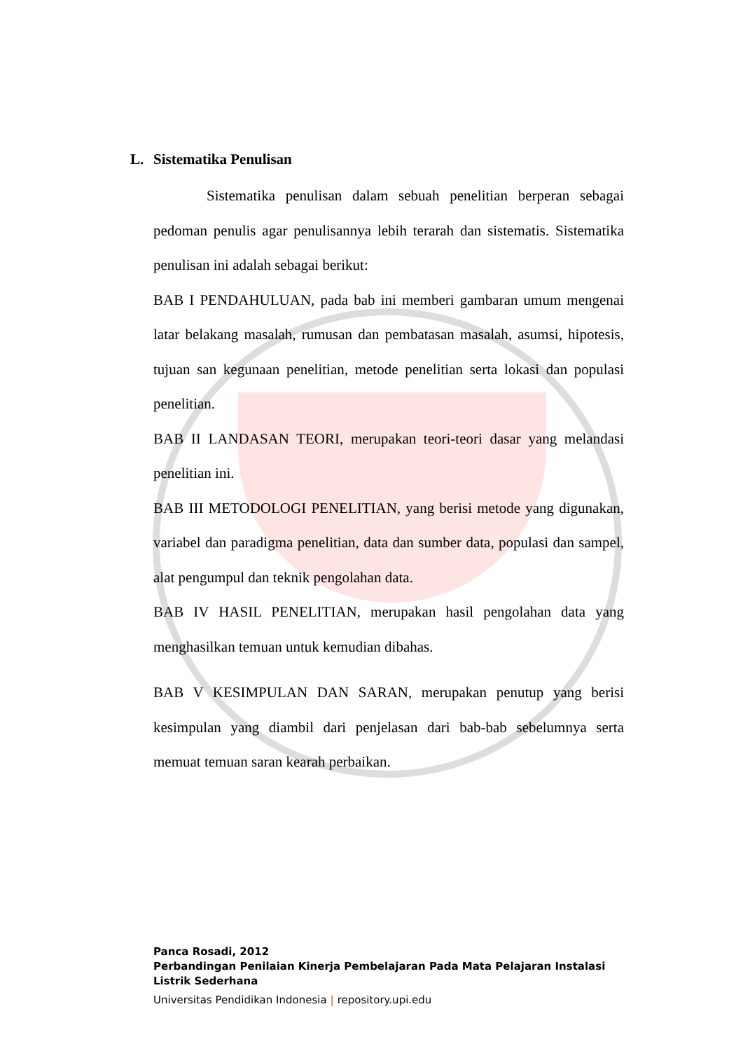L. Sistematika Penulisan
Sistematika penulisan dalam sebuah penelitian berperan sebagai pedoman penulis agar penulisannya lebih terarah dan sistematis. Sistematika penulisan ini adalah sebagai berikut:
BAB I PENDAHULUAN, pada bab ini memberi gambaran umum mengenai latar belakang masalah, rumusan dan pembatasan masalah, asumsi, hipotesis, tujuan san kegunaan penelitian, metode penelitian serta lokasi dan populasi penelitian.
BAB II LANDASAN TEORI, merupakan teori-teori dasar yang melandasi penelitian ini.
BAB III METODOLOGI PENELITIAN, yang berisi metode yang digunakan, variabel dan paradigma penelitian, data dan sumber data, populasi dan sampel, alat pengumpul dan teknik pengolahan data.
BAB IV HASIL PENELITIAN, merupakan hasil pengolahan data yang menghasilkan temuan untuk kemudian dibahas.
BAB V KESIMPULAN DAN SARAN, merupakan penutup yang berisi kesimpulan yang diambil dari penjelasan dari bab-bab sebelumnya serta memuat temuan saran kearah perbaikan.
Panca Rosadi, 2012
Perbandingan Penilaian Kinerja Pembelajaran Pada Mata Pelajaran Instalasi
Listrik Sederhana
Universitas Pendidikan Indonesia | repository.upi.edu